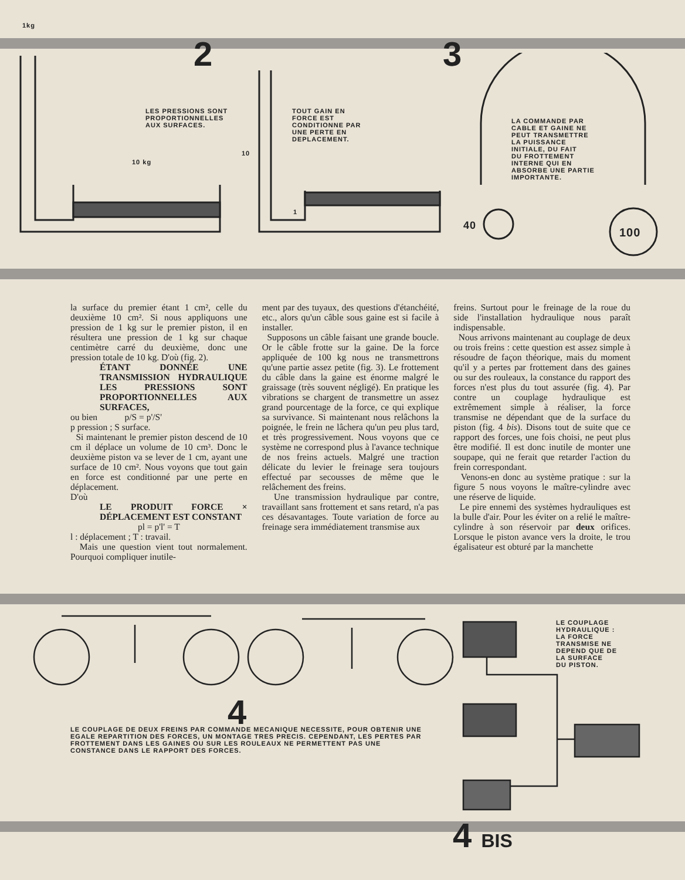2 3
1kg
LES PRESSIONS SONT
PROPORTIONNELLES
AUX SURFACES.
10 kg
TOUT GAIN EN
FORCE EST
CONDITIONNE PAR
UNE PERTE EN
DEPLACEMENT.
10
1
LA COMMANDE PAR
CABLE ET GAINE NE
PEUT TRANSMETTRE
LA PUISSANCE
INITIALE, DU FAIT
DU FROTTEMENT
INTERNE QUI EN
ABSORBE UNE PARTIE
IMPORTANTE.
40
100
la surface du premier étant 1 cm², celle du deuxième 10 cm². Si nous appliquons une pression de 1 kg sur le premier piston, il en résultera une pression de 1 kg sur chaque centimètre carré du deuxième, donc une pression totale de 10 kg. D'où (fig. 2).
ÉTANT DONNÉE UNE TRANSMISSION HYDRAULIQUE LES PRESSIONS SONT PROPORTIONNELLES AUX SURFACES,
ou bien p/S = p'/S'
p pression ; S surface.
Si maintenant le premier piston descend de 10 cm il déplace un volume de 10 cm³. Donc le deuxième piston va se lever de 1 cm, ayant une surface de 10 cm². Nous voyons que tout gain en force est conditionné par une perte en déplacement.
D'où
LE PRODUIT FORCE × DÉPLACEMENT EST CONSTANT
pl = p'l' = T
l : déplacement ; T : travail.
Mais une question vient tout normalement. Pourquoi compliquer inutile-
ment par des tuyaux, des questions d'étanchéité, etc., alors qu'un câble sous gaine est si facile à installer.
Supposons un câble faisant une grande boucle. Or le câble frotte sur la gaine. De la force appliquée de 100 kg nous ne transmettrons qu'une partie assez petite (fig. 3). Le frottement du câble dans la gaine est énorme malgré le graissage (très souvent négligé). En pratique les vibrations se chargent de transmettre un assez grand pourcentage de la force, ce qui explique sa survivance. Si maintenant nous relâchons la poignée, le frein ne lâchera qu'un peu plus tard, et très progressivement. Nous voyons que ce système ne correspond plus à l'avance technique de nos freins actuels. Malgré une traction délicate du levier le freinage sera toujours effectué par secousses de même que le relâchement des freins.
Une transmission hydraulique par contre, travaillant sans frottement et sans retard, n'a pas ces désavantages. Toute variation de force au freinage sera immédiatement transmise aux
freins. Surtout pour le freinage de la roue du side l'installation hydraulique nous paraît indispensable.
Nous arrivons maintenant au couplage de deux ou trois freins : cette question est assez simple à résoudre de façon théorique, mais du moment qu'il y a pertes par frottement dans des gaines ou sur des rouleaux, la constance du rapport des forces n'est plus du tout assurée (fig. 4). Par contre un couplage hydraulique est extrêmement simple à réaliser, la force transmise ne dépendant que de la surface du piston (fig. 4 bis). Disons tout de suite que ce rapport des forces, une fois choisi, ne peut plus être modifié. Il est donc inutile de monter une soupape, qui ne ferait que retarder l'action du frein correspondant.
Venons-en donc au système pratique : sur la figure 5 nous voyons le maître-cylindre avec une réserve de liquide.
Le pire ennemi des systèmes hydrauliques est la bulle d'air. Pour les éviter on a relié le maître-cylindre à son réservoir par deux orifices. Lorsque le piston avance vers la droite, le trou égalisateur est obturé par la manchette
4
LE COUPLAGE DE DEUX FREINS PAR COMMANDE MECANIQUE NECESSITE, POUR OBTENIR UNE EGALE REPARTITION DES FORCES, UN MONTAGE TRES PRECIS. CEPENDANT, LES PERTES PAR FROTTEMENT DANS LES GAINES OU SUR LES ROULEAUX NE PERMETTENT PAS UNE CONSTANCE DANS LE RAPPORT DES FORCES.
LE COUPLAGE
HYDRAULIQUE :
LA FORCE
TRANSMISE NE
DEPEND QUE DE
LA SURFACE
DU PISTON.
4 BIS